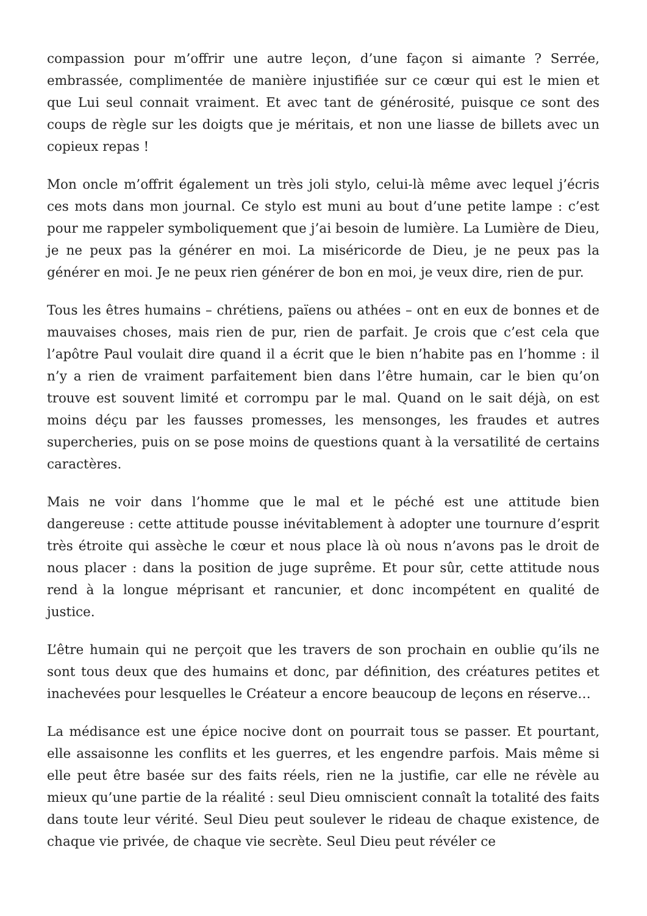compassion pour m’offrir une autre leçon, d’une façon si aimante ? Serrée, embrassée, complimentée de manière injustifiée sur ce cœur qui est le mien et que Lui seul connait vraiment. Et avec tant de générosité, puisque ce sont des coups de règle sur les doigts que je méritais, et non une liasse de billets avec un copieux repas !
Mon oncle m’offrit également un très joli stylo, celui-là même avec lequel j’écris ces mots dans mon journal. Ce stylo est muni au bout d’une petite lampe : c’est pour me rappeler symboliquement que j’ai besoin de lumière. La Lumière de Dieu, je ne peux pas la générer en moi. La miséricorde de Dieu, je ne peux pas la générer en moi. Je ne peux rien générer de bon en moi, je veux dire, rien de pur.
Tous les êtres humains – chrétiens, païens ou athées – ont en eux de bonnes et de mauvaises choses, mais rien de pur, rien de parfait. Je crois que c’est cela que l’apôtre Paul voulait dire quand il a écrit que le bien n’habite pas en l’homme : il n’y a rien de vraiment parfaitement bien dans l’être humain, car le bien qu’on trouve est souvent limité et corrompu par le mal. Quand on le sait déjà, on est moins déçu par les fausses promesses, les mensonges, les fraudes et autres supercheries, puis on se pose moins de questions quant à la versatilité de certains caractères.
Mais ne voir dans l’homme que le mal et le péché est une attitude bien dangereuse : cette attitude pousse inévitablement à adopter une tournure d’esprit très étroite qui assèche le cœur et nous place là où nous n’avons pas le droit de nous placer : dans la position de juge suprême. Et pour sûr, cette attitude nous rend à la longue méprisant et rancunier, et donc incompétent en qualité de justice.
L’être humain qui ne perçoit que les travers de son prochain en oublie qu’ils ne sont tous deux que des humains et donc, par définition, des créatures petites et inachevées pour lesquelles le Créateur a encore beaucoup de leçons en réserve…
La médisance est une épice nocive dont on pourrait tous se passer. Et pourtant, elle assaisonne les conflits et les guerres, et les engendre parfois. Mais même si elle peut être basée sur des faits réels, rien ne la justifie, car elle ne révèle au mieux qu’une partie de la réalité : seul Dieu omniscient connaît la totalité des faits dans toute leur vérité. Seul Dieu peut soulever le rideau de chaque existence, de chaque vie privée, de chaque vie secrète. Seul Dieu peut révéler ce